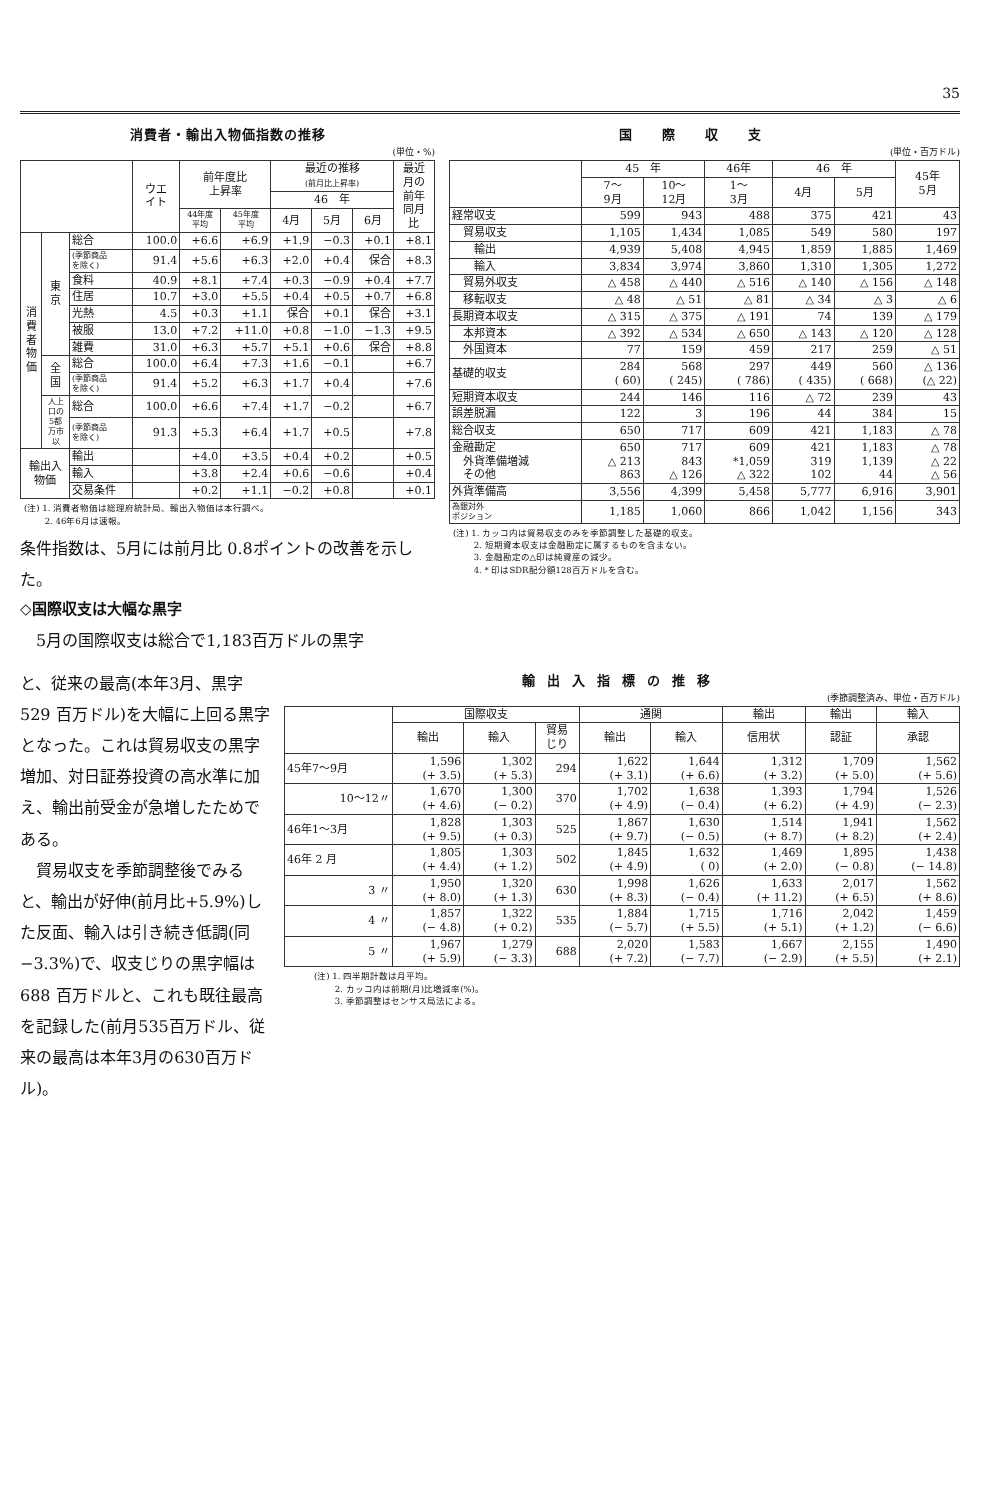35
消費者・輸出入物価指数の推移
(単位・%)
| | | | ウエ イト | 前年度比 上昇率 | | 最近の推移 (前月比上昇率) | | | 最近 月の 前年 同月 比 |
| --- | --- | --- | --- | --- | --- | --- | --- | --- | --- |
| | | | | | | 46 年 | | | |
| | | | | 44年度 平均 | 45年度 平均 | 4月 | 5月 | 6月 | |
| 消 費 者 物 価 | 東 京 | 総合 | 100.0 | +6.6 | +6.9 | +1.9 | −0.3 | +0.1 | +8.1 |
| | | (季節商品 を除く) | 91.4 | +5.6 | +6.3 | +2.0 | +0.4 | 保合 | +8.3 |
| | | 食料 | 40.9 | +8.1 | +7.4 | +0.3 | −0.9 | +0.4 | +7.7 |
| | | 住居 | 10.7 | +3.0 | +5.5 | +0.4 | +0.5 | +0.7 | +6.8 |
| | | 光熱 | 4.5 | +0.3 | +1.1 | 保合 | +0.1 | 保合 | +3.1 |
| | | 被服 | 13.0 | +7.2 | +11.0 | +0.8 | −1.0 | −1.3 | +9.5 |
| | | 雑費 | 31.0 | +6.3 | +5.7 | +5.1 | +0.6 | 保合 | +8.8 |
| | 全 国 | 総合 | 100.0 | +6.4 | +7.3 | +1.6 | −0.1 | | +6.7 |
| | | (季節商品 を除く) | 91.4 | +5.2 | +6.3 | +1.7 | +0.4 | | +7.6 |
| | 人上 口の 5都 万市 以 | 総合 | 100.0 | +6.6 | +7.4 | +1.7 | −0.2 | | +6.7 |
| | | (季節商品 を除く) | 91.3 | +5.3 | +6.4 | +1.7 | +0.5 | | +7.8 |
| 輸出入 物価 | | 輸出 | | +4.0 | +3.5 | +0.4 | +0.2 | | +0.5 |
| | | 輸入 | | +3.8 | +2.4 | +0.6 | −0.6 | | +0.4 |
| | | 交易条件 | | +0.2 | +1.1 | −0.2 | +0.8 | | +0.1 |
(注) 1. 消費者物価は総理府統計局、輸出入物価は本行調べ。
　　 2. 46年6月は速報。
条件指数は、5月には前月比 0.8ポイントの改善を示した。
◇国際収支は大幅な黒字
　5月の国際収支は総合で1,183百万ドルの黒字
国際収支
(単位・百万ドル)
| | 45 年 | | 46年 | 46 年 | | 45年 5月 |
| --- | --- | --- | --- | --- | --- | --- |
| | 7〜 9月 | 10〜 12月 | 1〜 3月 | 4月 | 5月 | |
| 経常収支 | 599 | 943 | 488 | 375 | 421 | 43 |
| 貿易収支 | 1,105 | 1,434 | 1,085 | 549 | 580 | 197 |
| 輸出 | 4,939 | 5,408 | 4,945 | 1,859 | 1,885 | 1,469 |
| 輸入 | 3,834 | 3,974 | 3,860 | 1,310 | 1,305 | 1,272 |
| 貿易外収支 | △ 458 | △ 440 | △ 516 | △ 140 | △ 156 | △ 148 |
| 移転収支 | △ 48 | △ 51 | △ 81 | △ 34 | △ 3 | △ 6 |
| 長期資本収支 | △ 315 | △ 375 | △ 191 | 74 | 139 | △ 179 |
| 本邦資本 | △ 392 | △ 534 | △ 650 | △ 143 | △ 120 | △ 128 |
| 外国資本 | 77 | 159 | 459 | 217 | 259 | △ 51 |
| 基礎的収支 | 284 ( 60) | 568 ( 245) | 297 ( 786) | 449 ( 435) | 560 ( 668) | △ 136 (△ 22) |
| 短期資本収支 | 244 | 146 | 116 | △ 72 | 239 | 43 |
| 誤差脱漏 | 122 | 3 | 196 | 44 | 384 | 15 |
| 総合収支 | 650 | 717 | 609 | 421 | 1,183 | △ 78 |
| 金融勘定 外貨準備増減 その他 | 650 △ 213 863 | 717 843 △ 126 | 609 *1,059 △ 322 | 421 319 102 | 1,183 1,139 44 | △ 78 △ 22 △ 56 |
| 外貨準備高 | 3,556 | 4,399 | 5,458 | 5,777 | 6,916 | 3,901 |
| 為銀対外 ポジション | 1,185 | 1,060 | 866 | 1,042 | 1,156 | 343 |
(注) 1. カッコ内は貿易収支のみを季節調整した基礎的収支。
　　 2. 短期資本収支は金融勘定に属するものを含まない。
　　 3. 金融勘定の△印は純資産の減少。
　　 4. * 印はSDR配分額128百万ドルを含む。
と、従来の最高(本年3月、黒字 529 百万ドル)を大幅に上回る黒字となった。これは貿易収支の黒字増加、対日証券投資の高水準に加え、輸出前受金が急増したためである。
　貿易収支を季節調整後でみると、輸出が好伸(前月比+5.9%)した反面、輸入は引き続き低調(同 −3.3%)で、収支じりの黒字幅は 688 百万ドルと、これも既往最高を記録した(前月535百万ドル、従来の最高は本年3月の630百万ドル)。
輸出入指標の推移
(季節調整済み、単位・百万ドル)
| | 国際収支 | | | 通関 | | 輸出 | 輸出 | 輸入 |
| --- | --- | --- | --- | --- | --- | --- | --- | --- |
| | 輸出 | 輸入 | 貿易 じり | 輸出 | 輸入 | 信用状 | 認証 | 承認 |
| 45年7〜9月 | 1,596 (+ 3.5) | 1,302 (+ 5.3) | 294 | 1,622 (+ 3.1) | 1,644 (+ 6.6) | 1,312 (+ 3.2) | 1,709 (+ 5.0) | 1,562 (+ 5.6) |
| 10〜12〃 | 1,670 (+ 4.6) | 1,300 (− 0.2) | 370 | 1,702 (+ 4.9) | 1,638 (− 0.4) | 1,393 (+ 6.2) | 1,794 (+ 4.9) | 1,526 (− 2.3) |
| 46年1〜3月 | 1,828 (+ 9.5) | 1,303 (+ 0.3) | 525 | 1,867 (+ 9.7) | 1,630 (− 0.5) | 1,514 (+ 8.7) | 1,941 (+ 8.2) | 1,562 (+ 2.4) |
| 46年 2 月 | 1,805 (+ 4.4) | 1,303 (+ 1.2) | 502 | 1,845 (+ 4.9) | 1,632 ( 0) | 1,469 (+ 2.0) | 1,895 (− 0.8) | 1,438 (− 14.8) |
| 3 〃 | 1,950 (+ 8.0) | 1,320 (+ 1.3) | 630 | 1,998 (+ 8.3) | 1,626 (− 0.4) | 1,633 (+ 11.2) | 2,017 (+ 6.5) | 1,562 (+ 8.6) |
| 4 〃 | 1,857 (− 4.8) | 1,322 (+ 0.2) | 535 | 1,884 (− 5.7) | 1,715 (+ 5.5) | 1,716 (+ 5.1) | 2,042 (+ 1.2) | 1,459 (− 6.6) |
| 5 〃 | 1,967 (+ 5.9) | 1,279 (− 3.3) | 688 | 2,020 (+ 7.2) | 1,583 (− 7.7) | 1,667 (− 2.9) | 2,155 (+ 5.5) | 1,490 (+ 2.1) |
(注) 1. 四半期計数は月平均。
　　 2. カッコ内は前期(月)比増減率(%)。
　　 3. 季節調整はセンサス局法による。